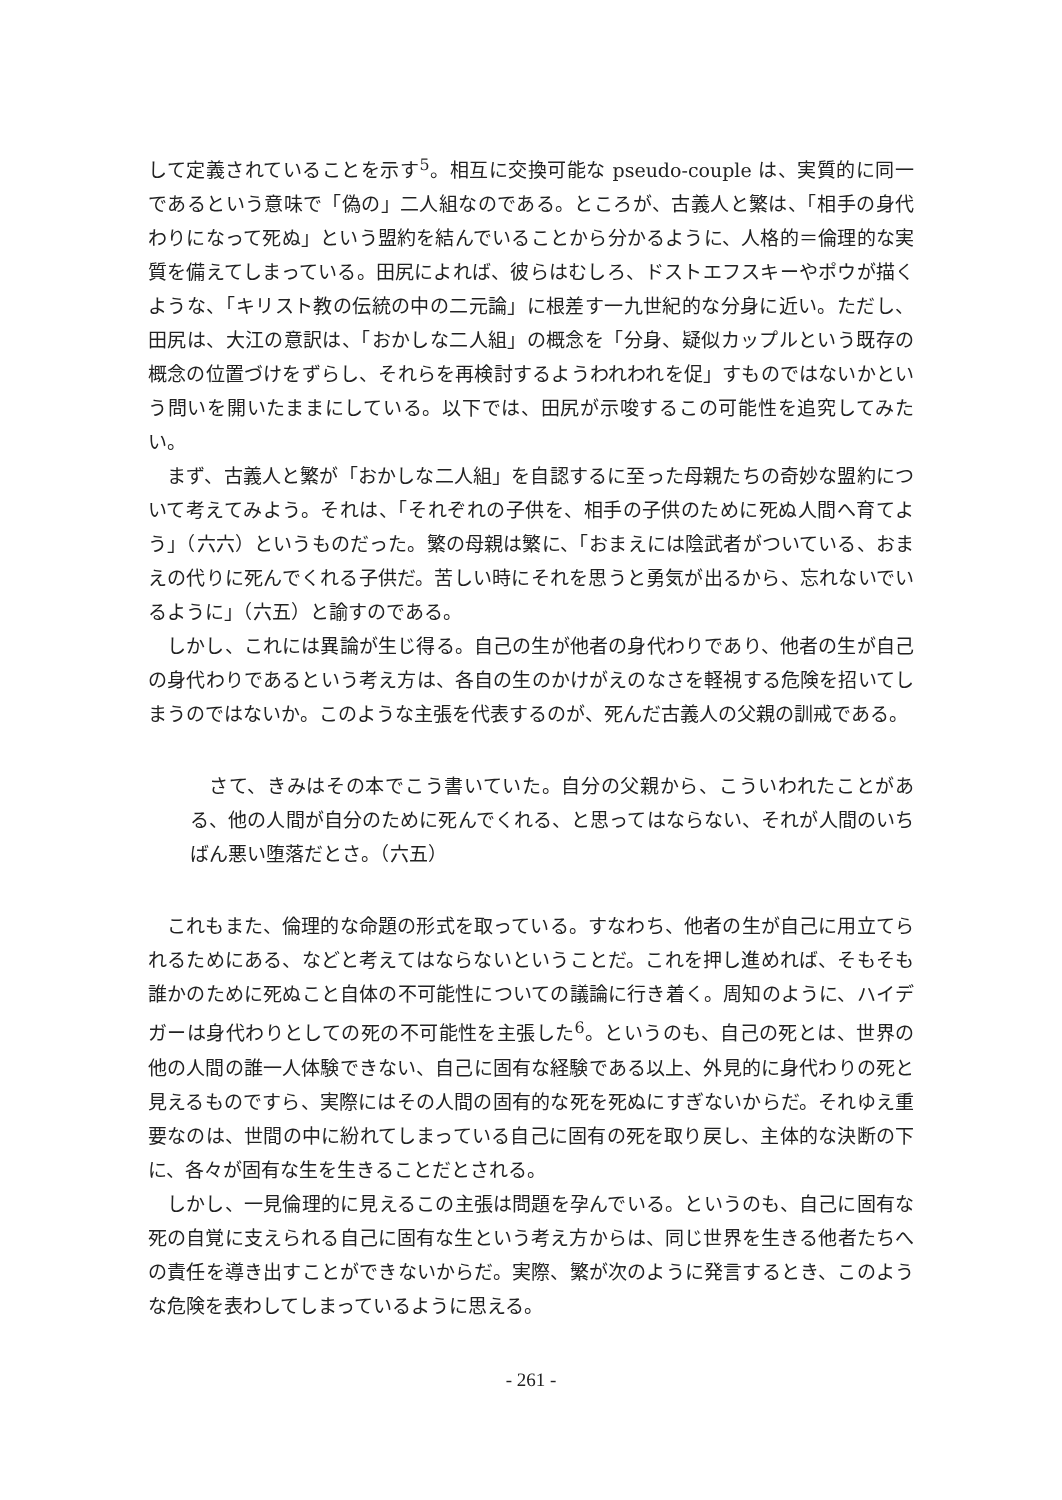して定義されていることを示す<sup>5</sup>。相互に交換可能な pseudo-couple は、実質的に同一であるという意味で「偽の」二人組なのである。ところが、古義人と繁は、「相手の身代わりになって死ぬ」という盟約を結んでいることから分かるように、人格的＝倫理的な実質を備えてしまっている。田尻によれば、彼らはむしろ、ドストエフスキーやポウが描くような、「キリスト教の伝統の中の二元論」に根差す一九世紀的な分身に近い。ただし、田尻は、大江の意訳は、「おかしな二人組」の概念を「分身、疑似カップルという既存の概念の位置づけをずらし、それらを再検討するようわれわれを促」すものではないかという問いを開いたままにしている。以下では、田尻が示唆するこの可能性を追究してみたい。
まず、古義人と繁が「おかしな二人組」を自認するに至った母親たちの奇妙な盟約について考えてみよう。それは、「それぞれの子供を、相手の子供のために死ぬ人間へ育てよう」（六六）というものだった。繁の母親は繁に、「おまえには陰武者がついている、おまえの代りに死んでくれる子供だ。苦しい時にそれを思うと勇気が出るから、忘れないでいるように」（六五）と諭すのである。
しかし、これには異論が生じ得る。自己の生が他者の身代わりであり、他者の生が自己の身代わりであるという考え方は、各自の生のかけがえのなさを軽視する危険を招いてしまうのではないか。このような主張を代表するのが、死んだ古義人の父親の訓戒である。
さて、きみはその本でこう書いていた。自分の父親から、こういわれたことがある、他の人間が自分のために死んでくれる、と思ってはならない、それが人間のいちばん悪い堕落だとさ。（六五）
これもまた、倫理的な命題の形式を取っている。すなわち、他者の生が自己に用立てられるためにある、などと考えてはならないということだ。これを押し進めれば、そもそも誰かのために死ぬこと自体の不可能性についての議論に行き着く。周知のように、ハイデガーは身代わりとしての死の不可能性を主張した<sup>6</sup>。というのも、自己の死とは、世界の他の人間の誰一人体験できない、自己に固有な経験である以上、外見的に身代わりの死と見えるものですら、実際にはその人間の固有的な死を死ぬにすぎないからだ。それゆえ重要なのは、世間の中に紛れてしまっている自己に固有の死を取り戻し、主体的な決断の下に、各々が固有な生を生きることだとされる。
しかし、一見倫理的に見えるこの主張は問題を孕んでいる。というのも、自己に固有な死の自覚に支えられる自己に固有な生という考え方からは、同じ世界を生きる他者たちへの責任を導き出すことができないからだ。実際、繁が次のように発言するとき、このような危険を表わしてしまっているように思える。
- 261 -